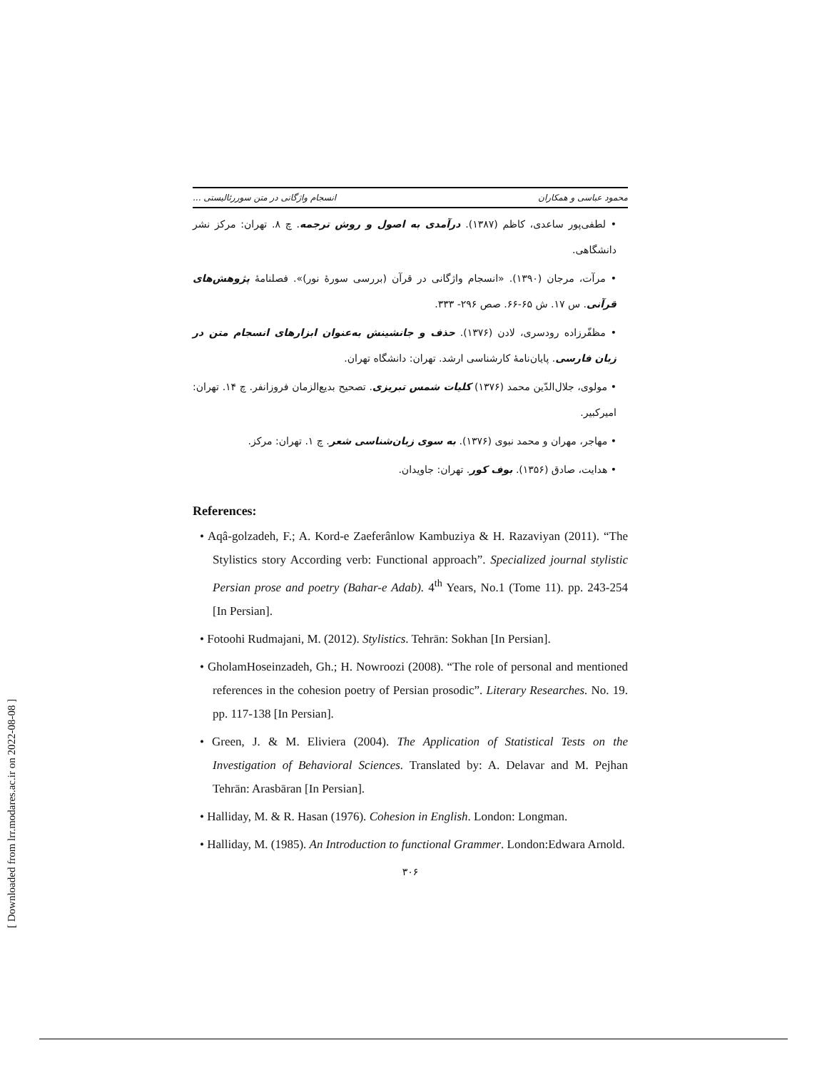[ Downloaded from lrr.modares.ac.ir on 2022-08-08 ]
محمود عباسی و همکاران انسجام واژگانی در متن سوررئالیستی ...
• لطفی‌پور ساعدی، کاظم (۱۳۸۷). درآمدی به اصول و روش ترجمه. چ ۸. تهران: مرکز نشر دانشگاهی.
• مرآت، مرجان (۱۳۹۰). «انسجام واژگانی در قرآن (بررسی سورهٔ نور)». فصلنامهٔ پژوهش‌های قرآنی. س ۱۷. ش ۶۵-۶۶. صص ۲۹۶- ۳۳۳.
• مظفّرزاده رودسری، لادن (۱۳۷۶). حذف و جانشینش به‌عنوان ابزارهای انسجام متن در زبان فارسی. پایان‌نامهٔ کارشناسی ارشد. تهران: دانشگاه تهران.
• مولوی، جلال‌الدّین محمد (۱۳۷۶) کلیات شمس تبریزی. تصحیح بدیع‌الزمان فروزانفر. چ ۱۴. تهران: امیرکبیر.
• مهاجر، مهران و محمد نبوی (۱۳۷۶). به سوی زبان‌شناسی شعر. چ ۱. تهران: مرکز.
• هدایت، صادق (۱۳۵۶). بوف کور. تهران: جاویدان.
References:
• Aqâ-golzadeh, F.; A. Kord-e Zaeferânlow Kambuziya & H. Razaviyan (2011). “The Stylistics story According verb: Functional approach”. Specialized journal stylistic Persian prose and poetry (Bahar-e Adab). 4<sup>th</sup> Years, No.1 (Tome 11). pp. 243-254 [In Persian].
• Fotoohi Rudmajani, M. (2012). Stylistics. Tehrān: Sokhan [In Persian].
• GholamHoseinzadeh, Gh.; H. Nowroozi (2008). “The role of personal and mentioned references in the cohesion poetry of Persian prosodic”. Literary Researches. No. 19. pp. 117-138 [In Persian].
• Green, J. & M. Eliviera (2004). The Application of Statistical Tests on the Investigation of Behavioral Sciences. Translated by: A. Delavar and M. Pejhan Tehrān: Arasbāran [In Persian].
• Halliday, M. & R. Hasan (1976). Cohesion in English. London: Longman.
• Halliday, M. (1985). An Introduction to functional Grammer. London:Edwara Arnold.
۳۰۶